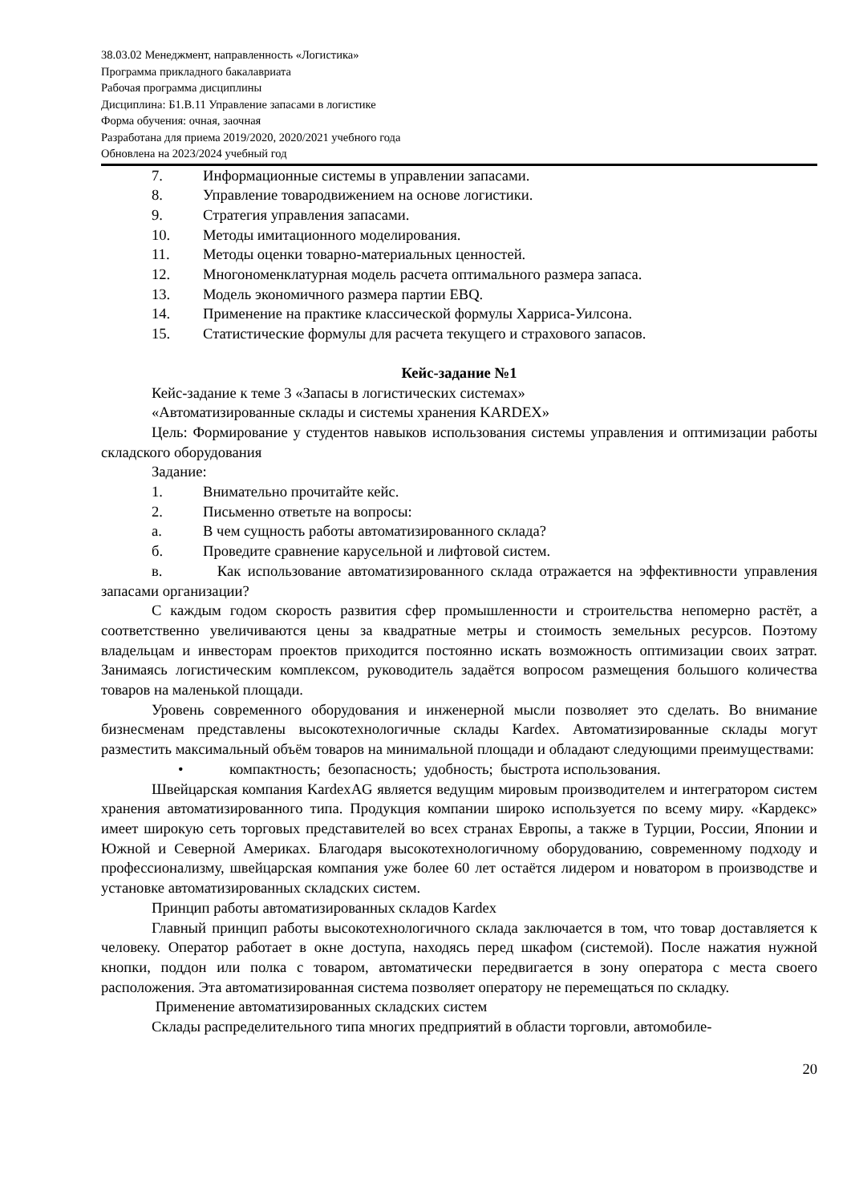38.03.02 Менеджмент, направленность «Логистика»
Программа прикладного бакалавриата
Рабочая программа дисциплины
Дисциплина: Б1.В.11 Управление запасами в логистике
Форма обучения: очная, заочная
Разработана для приема 2019/2020, 2020/2021 учебного года
Обновлена на 2023/2024 учебный год
7. Информационные системы в управлении запасами.
8. Управление товародвижением на основе логистики.
9. Стратегия управления запасами.
10. Методы имитационного моделирования.
11. Методы оценки товарно-материальных ценностей.
12. Многономенклатурная модель расчета оптимального размера запаса.
13. Модель экономичного размера партии EBQ.
14. Применение на практике классической формулы Харриса-Уилсона.
15. Статистические формулы для расчета текущего и страхового запасов.
Кейс-задание №1
Кейс-задание к теме 3 «Запасы в логистических системах»
«Автоматизированные склады и системы хранения KARDEX»
Цель: Формирование у студентов навыков использования системы управления и оптимизации работы складского оборудования
Задание:
1. Внимательно прочитайте кейс.
2. Письменно ответьте на вопросы:
а. В чем сущность работы автоматизированного склада?
б. Проведите сравнение карусельной и лифтовой систем.
в. Как использование автоматизированного склада отражается на эффективности управления запасами организации?
С каждым годом скорость развития сфер промышленности и строительства непомерно растёт, а соответственно увеличиваются цены за квадратные метры и стоимость земельных ресурсов. Поэтому владельцам и инвесторам проектов приходится постоянно искать возможность оптимизации своих затрат. Занимаясь логистическим комплексом, руководитель задаётся вопросом размещения большого количества товаров на маленькой площади.
Уровень современного оборудования и инженерной мысли позволяет это сделать. Во внимание бизнесменам представлены высокотехнологичные склады Kardex. Автоматизированные склады могут разместить максимальный объём товаров на минимальной площади и обладают следующими преимуществами:
• компактность; безопасность; удобность; быстрота использования.
Швейцарская компания KardexAG является ведущим мировым производителем и интегратором систем хранения автоматизированного типа. Продукция компании широко используется по всему миру. «Кардекс» имеет широкую сеть торговых представителей во всех странах Европы, а также в Турции, России, Японии и Южной и Северной Америках. Благодаря высокотехнологичному оборудованию, современному подходу и профессионализму, швейцарская компания уже более 60 лет остаётся лидером и новатором в производстве и установке автоматизированных складских систем.
Принцип работы автоматизированных складов Kardex
Главный принцип работы высокотехнологичного склада заключается в том, что товар доставляется к человеку. Оператор работает в окне доступа, находясь перед шкафом (системой). После нажатия нужной кнопки, поддон или полка с товаром, автоматически передвигается в зону оператора с места своего расположения. Эта автоматизированная система позволяет оператору не перемещаться по складку.
Применение автоматизированных складских систем
Склады распределительного типа многих предприятий в области торговли, автомобиле-
20